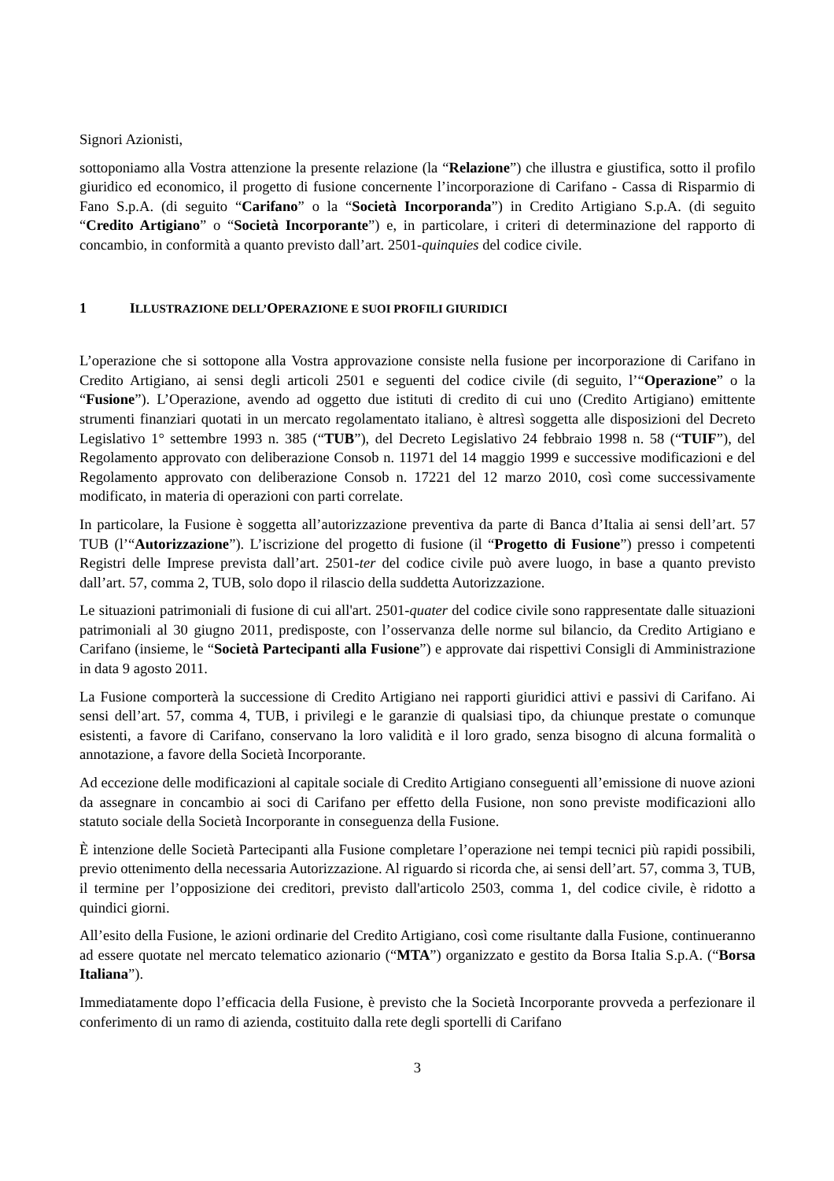Signori Azionisti,
sottoponiamo alla Vostra attenzione la presente relazione (la “Relazione”) che illustra e giustifica, sotto il profilo giuridico ed economico, il progetto di fusione concernente l’incorporazione di Carifano - Cassa di Risparmio di Fano S.p.A. (di seguito “Carifano” o la “Società Incorporanda”) in Credito Artigiano S.p.A. (di seguito “Credito Artigiano” o “Società Incorporante”) e, in particolare, i criteri di determinazione del rapporto di concambio, in conformità a quanto previsto dall’art. 2501-quinquies del codice civile.
1 ILLUSTRAZIONE DELL’OPERAZIONE E SUOI PROFILI GIURIDICI
L’operazione che si sottopone alla Vostra approvazione consiste nella fusione per incorporazione di Carifano in Credito Artigiano, ai sensi degli articoli 2501 e seguenti del codice civile (di seguito, l’“Operazione” o la “Fusione”). L’Operazione, avendo ad oggetto due istituti di credito di cui uno (Credito Artigiano) emittente strumenti finanziari quotati in un mercato regolamentato italiano, è altresì soggetta alle disposizioni del Decreto Legislativo 1° settembre 1993 n. 385 (“TUB”), del Decreto Legislativo 24 febbraio 1998 n. 58 (“TUIF”), del Regolamento approvato con deliberazione Consob n. 11971 del 14 maggio 1999 e successive modificazioni e del Regolamento approvato con deliberazione Consob n. 17221 del 12 marzo 2010, così come successivamente modificato, in materia di operazioni con parti correlate.
In particolare, la Fusione è soggetta all’autorizzazione preventiva da parte di Banca d’Italia ai sensi dell’art. 57 TUB (l’“Autorizzazione”). L’iscrizione del progetto di fusione (il “Progetto di Fusione”) presso i competenti Registri delle Imprese prevista dall’art. 2501-ter del codice civile può avere luogo, in base a quanto previsto dall’art. 57, comma 2, TUB, solo dopo il rilascio della suddetta Autorizzazione.
Le situazioni patrimoniali di fusione di cui all'art. 2501-quater del codice civile sono rappresentate dalle situazioni patrimoniali al 30 giugno 2011, predisposte, con l’osservanza delle norme sul bilancio, da Credito Artigiano e Carifano (insieme, le “Società Partecipanti alla Fusione”) e approvate dai rispettivi Consigli di Amministrazione in data 9 agosto 2011.
La Fusione comporterà la successione di Credito Artigiano nei rapporti giuridici attivi e passivi di Carifano. Ai sensi dell’art. 57, comma 4, TUB, i privilegi e le garanzie di qualsiasi tipo, da chiunque prestate o comunque esistenti, a favore di Carifano, conservano la loro validità e il loro grado, senza bisogno di alcuna formalità o annotazione, a favore della Società Incorporante.
Ad eccezione delle modificazioni al capitale sociale di Credito Artigiano conseguenti all’emissione di nuove azioni da assegnare in concambio ai soci di Carifano per effetto della Fusione, non sono previste modificazioni allo statuto sociale della Società Incorporante in conseguenza della Fusione.
È intenzione delle Società Partecipanti alla Fusione completare l’operazione nei tempi tecnici più rapidi possibili, previo ottenimento della necessaria Autorizzazione. Al riguardo si ricorda che, ai sensi dell’art. 57, comma 3, TUB, il termine per l’opposizione dei creditori, previsto dall'articolo 2503, comma 1, del codice civile, è ridotto a quindici giorni.
All’esito della Fusione, le azioni ordinarie del Credito Artigiano, così come risultante dalla Fusione, continueranno ad essere quotate nel mercato telematico azionario (“MTA”) organizzato e gestito da Borsa Italia S.p.A. (“Borsa Italiana”).
Immediatamente dopo l’efficacia della Fusione, è previsto che la Società Incorporante provveda a perfezionare il conferimento di un ramo di azienda, costituito dalla rete degli sportelli di Carifano
3